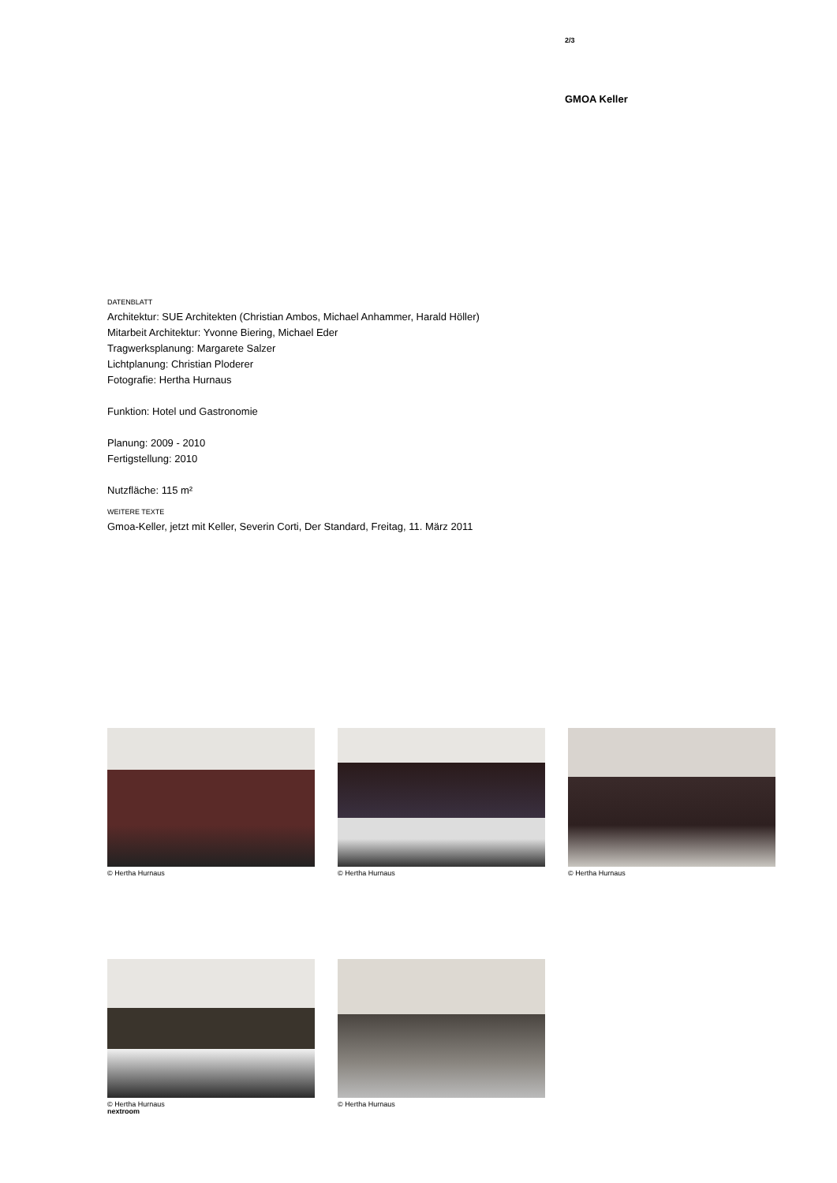2/3
GMOA Keller
DATENBLATT
Architektur: SUE Architekten (Christian Ambos, Michael Anhammer, Harald Höller)
Mitarbeit Architektur: Yvonne Biering, Michael Eder
Tragwerksplanung: Margarete Salzer
Lichtplanung: Christian Ploderer
Fotografie: Hertha Hurnaus
Funktion: Hotel und Gastronomie
Planung: 2009 - 2010
Fertigstellung: 2010
Nutzfläche: 115 m²
WEITERE TEXTE
Gmoa-Keller, jetzt mit Keller, Severin Corti, Der Standard, Freitag, 11. März 2011
© Hertha Hurnaus © Hertha Hurnaus © Hertha Hurnaus
© Hertha Hurnaus © Hertha Hurnaus
nextroom